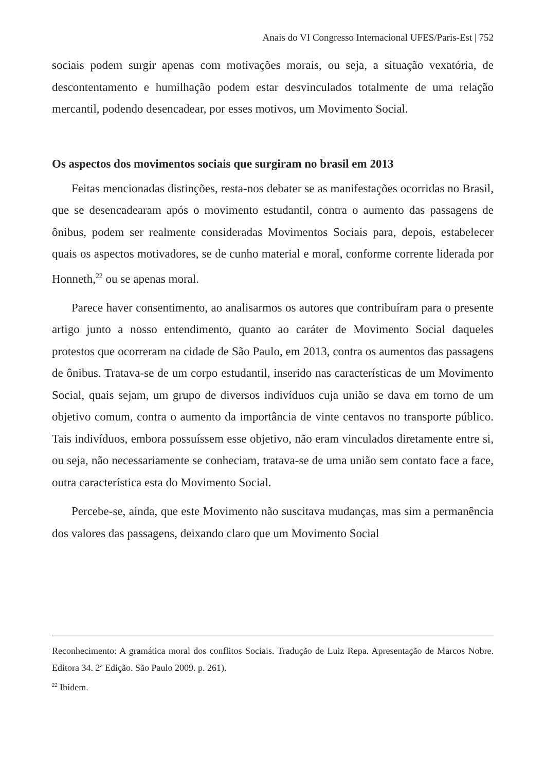Anais do VI Congresso Internacional UFES/Paris-Est | 752
sociais podem surgir apenas com motivações morais, ou seja, a situação vexatória, de descontentamento e humilhação podem estar desvinculados totalmente de uma relação mercantil, podendo desencadear, por esses motivos, um Movimento Social.
Os aspectos dos movimentos sociais que surgiram no brasil em 2013
Feitas mencionadas distinções, resta-nos debater se as manifestações ocorridas no Brasil, que se desencadearam após o movimento estudantil, contra o aumento das passagens de ônibus, podem ser realmente consideradas Movimentos Sociais para, depois, estabelecer quais os aspectos motivadores, se de cunho material e moral, conforme corrente liderada por Honneth,<sup>22</sup> ou se apenas moral.
Parece haver consentimento, ao analisarmos os autores que contribuíram para o presente artigo junto a nosso entendimento, quanto ao caráter de Movimento Social daqueles protestos que ocorreram na cidade de São Paulo, em 2013, contra os aumentos das passagens de ônibus. Tratava-se de um corpo estudantil, inserido nas características de um Movimento Social, quais sejam, um grupo de diversos indivíduos cuja união se dava em torno de um objetivo comum, contra o aumento da importância de vinte centavos no transporte público. Tais indivíduos, embora possuíssem esse objetivo, não eram vinculados diretamente entre si, ou seja, não necessariamente se conheciam, tratava-se de uma união sem contato face a face, outra característica esta do Movimento Social.
Percebe-se, ainda, que este Movimento não suscitava mudanças, mas sim a permanência dos valores das passagens, deixando claro que um Movimento Social
Reconhecimento: A gramática moral dos conflitos Sociais. Tradução de Luiz Repa. Apresentação de Marcos Nobre. Editora 34. 2ª Edição. São Paulo 2009. p. 261).
<sup>22</sup> Ibidem.